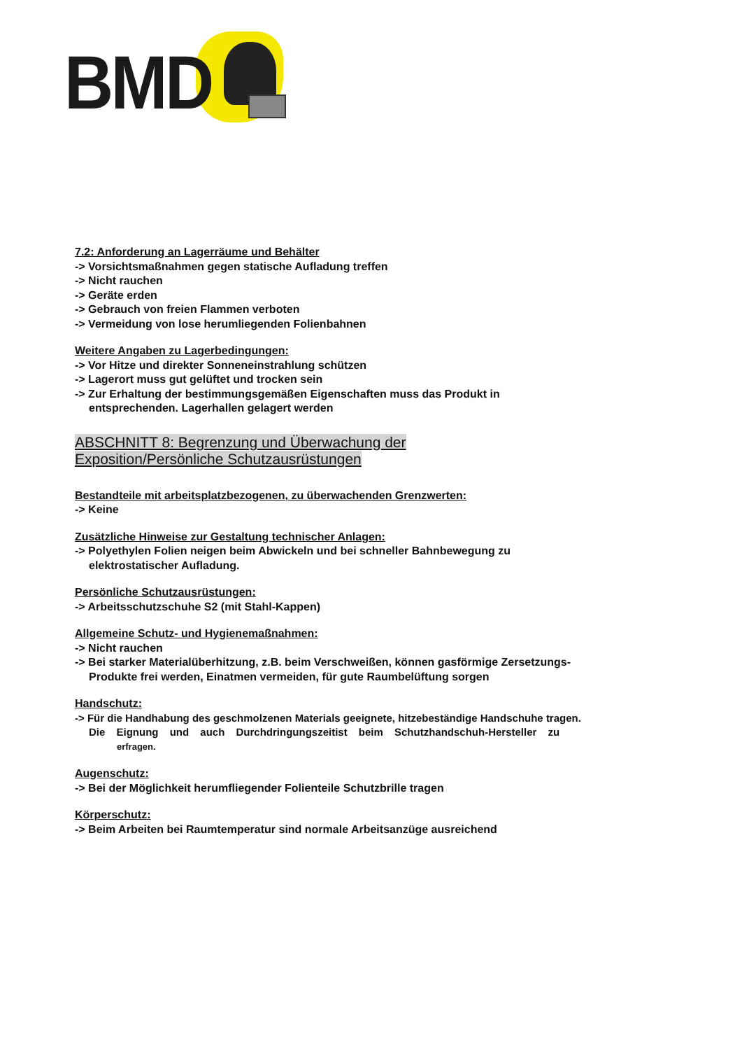BMD
7.2: Anforderung an Lagerräume und Behälter
-> Vorsichtsmaßnahmen gegen statische Aufladung treffen
-> Nicht rauchen
-> Geräte erden
-> Gebrauch von freien Flammen verboten
-> Vermeidung von lose herumliegenden Folienbahnen
Weitere Angaben zu Lagerbedingungen:
-> Vor Hitze und direkter Sonneneinstrahlung schützen
-> Lagerort muss gut gelüftet und trocken sein
-> Zur Erhaltung der bestimmungsgemäßen Eigenschaften muss das Produkt in
entsprechenden. Lagerhallen gelagert werden
ABSCHNITT 8: Begrenzung und Überwachung der
Exposition/Persönliche Schutzausrüstungen
Bestandteile mit arbeitsplatzbezogenen, zu überwachenden Grenzwerten:
-> Keine
Zusätzliche Hinweise zur Gestaltung technischer Anlagen:
-> Polyethylen Folien neigen beim Abwickeln und bei schneller Bahnbewegung zu
elektrostatischer Aufladung.
Persönliche Schutzausrüstungen:
-> Arbeitsschutzschuhe S2 (mit Stahl-Kappen)
Allgemeine Schutz- und Hygienemaßnahmen:
-> Nicht rauchen
-> Bei starker Materialüberhitzung, z.B. beim Verschweißen, können gasförmige Zersetzungs-
Produkte frei werden, Einatmen vermeiden, für gute Raumbelüftung sorgen
Handschutz:
-> Für die Handhabung des geschmolzenen Materials geeignete, hitzebeständige Handschuhe tragen.
Die Eignung und auch Durchdringungszeitist beim Schutzhandschuh-Hersteller zu
erfragen.
Augenschutz:
-> Bei der Möglichkeit herumfliegender Folienteile Schutzbrille tragen
Körperschutz:
-> Beim Arbeiten bei Raumtemperatur sind normale Arbeitsanzüge ausreichend